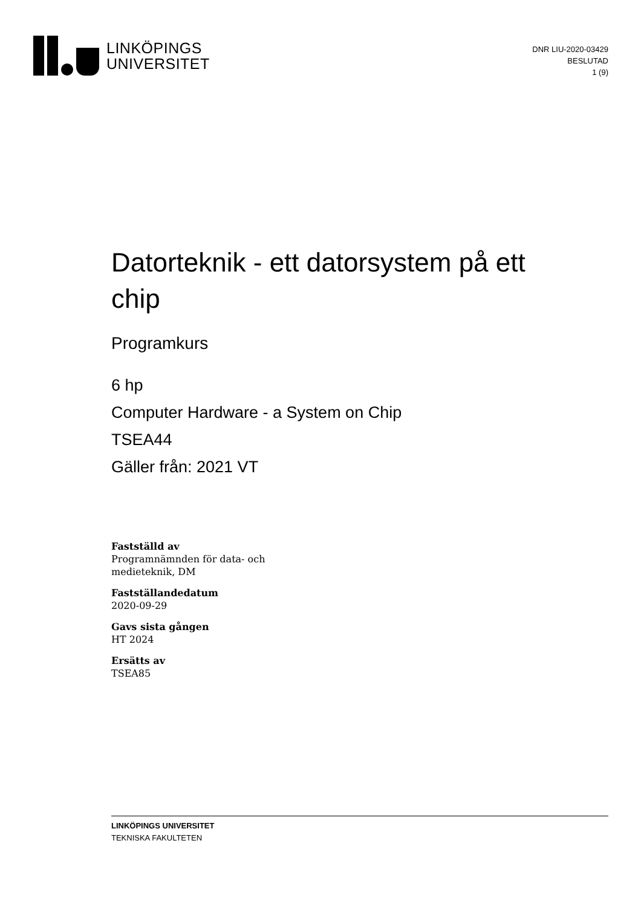LINKÖPINGS
UNIVERSITET
DNR LIU-2020-03429
BESLUTAD
1 (9)
Datorteknik - ett datorsystem på ett chip
Programkurs
6 hp
Computer Hardware - a System on Chip
TSEA44
Gäller från: 2021 VT
Fastställd av
Programnämnden för data- och
medieteknik, DM
Fastställandedatum
2020-09-29
Gavs sista gången
HT 2024
Ersätts av
TSEA85
LINKÖPINGS UNIVERSITET
TEKNISKA FAKULTETEN